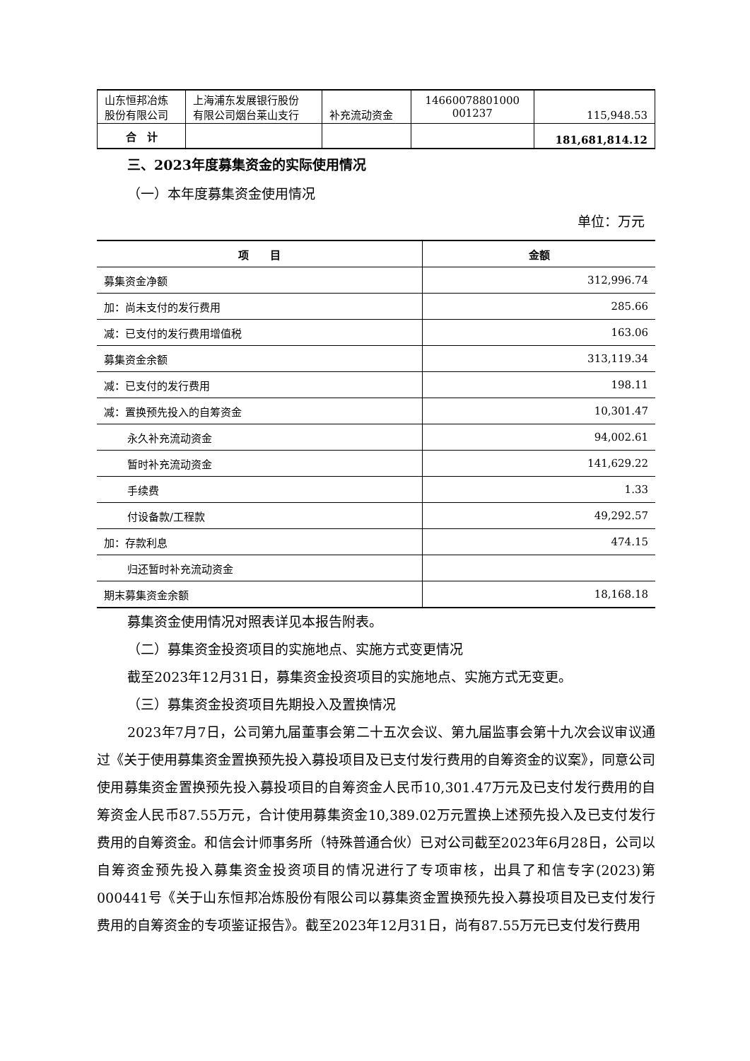| 山东恒邦冶炼 股份有限公司 | 上海浦东发展银行股份 有限公司烟台莱山支行 | 补充流动资金 | 14660078801000 001237 | 115,948.53 |
| 合 计 | | | | 181,681,814.12 |
三、2023年度募集资金的实际使用情况
（一）本年度募集资金使用情况
单位：万元
| 项 目 | 金额 |
| --- | --- |
| 募集资金净额 | 312,996.74 |
| 加：尚未支付的发行费用 | 285.66 |
| 减：已支付的发行费用增值税 | 163.06 |
| 募集资金余额 | 313,119.34 |
| 减：已支付的发行费用 | 198.11 |
| 减：置换预先投入的自筹资金 | 10,301.47 |
| 永久补充流动资金 | 94,002.61 |
| 暂时补充流动资金 | 141,629.22 |
| 手续费 | 1.33 |
| 付设备款/工程款 | 49,292.57 |
| 加：存款利息 | 474.15 |
| 归还暂时补充流动资金 | |
| 期末募集资金余额 | 18,168.18 |
募集资金使用情况对照表详见本报告附表。
（二）募集资金投资项目的实施地点、实施方式变更情况
截至2023年12月31日，募集资金投资项目的实施地点、实施方式无变更。
（三）募集资金投资项目先期投入及置换情况
2023年7月7日，公司第九届董事会第二十五次会议、第九届监事会第十九次会议审议通过《关于使用募集资金置换预先投入募投项目及已支付发行费用的自筹资金的议案》，同意公司使用募集资金置换预先投入募投项目的自筹资金人民币10,301.47万元及已支付发行费用的自筹资金人民币87.55万元，合计使用募集资金10,389.02万元置换上述预先投入及已支付发行费用的自筹资金。和信会计师事务所（特殊普通合伙）已对公司截至2023年6月28日，公司以自筹资金预先投入募集资金投资项目的情况进行了专项审核，出具了和信专字(2023)第000441号《关于山东恒邦冶炼股份有限公司以募集资金置换预先投入募投项目及已支付发行费用的自筹资金的专项鉴证报告》。截至2023年12月31日，尚有87.55万元已支付发行费用